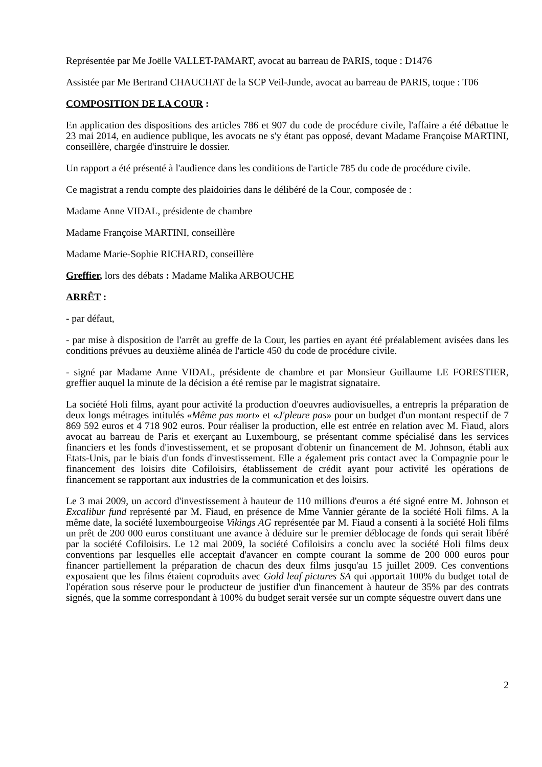Représentée par Me Joëlle VALLET-PAMART, avocat au barreau de PARIS, toque : D1476
Assistée par Me Bertrand CHAUCHAT de la SCP Veil-Junde, avocat au barreau de PARIS, toque : T06
COMPOSITION DE LA COUR :
En application des dispositions des articles 786 et 907 du code de procédure civile, l'affaire a été débattue le 23 mai 2014, en audience publique, les avocats ne s'y étant pas opposé, devant Madame Françoise MARTINI, conseillère, chargée d'instruire le dossier.
Un rapport a été présenté à l'audience dans les conditions de l'article 785 du code de procédure civile.
Ce magistrat a rendu compte des plaidoiries dans le délibéré de la Cour, composée de :
Madame Anne VIDAL, présidente de chambre
Madame Françoise MARTINI, conseillère
Madame Marie-Sophie RICHARD, conseillère
Greffier, lors des débats : Madame Malika ARBOUCHE
ARRÊT :
- par défaut,
- par mise à disposition de l'arrêt au greffe de la Cour, les parties en ayant été préalablement avisées dans les conditions prévues au deuxième alinéa de l'article 450 du code de procédure civile.
- signé par Madame Anne VIDAL, présidente de chambre et par Monsieur Guillaume LE FORESTIER, greffier auquel la minute de la décision a été remise par le magistrat signataire.
La société Holi films, ayant pour activité la production d'oeuvres audiovisuelles, a entrepris la préparation de deux longs métrages intitulés «Même pas mort» et «J'pleure pas» pour un budget d'un montant respectif de 7 869 592 euros et 4 718 902 euros. Pour réaliser la production, elle est entrée en relation avec M. Fiaud, alors avocat au barreau de Paris et exerçant au Luxembourg, se présentant comme spécialisé dans les services financiers et les fonds d'investissement, et se proposant d'obtenir un financement de M. Johnson, établi aux Etats-Unis, par le biais d'un fonds d'investissement. Elle a également pris contact avec la Compagnie pour le financement des loisirs dite Cofiloisirs, établissement de crédit ayant pour activité les opérations de financement se rapportant aux industries de la communication et des loisirs.
Le 3 mai 2009, un accord d'investissement à hauteur de 110 millions d'euros a été signé entre M. Johnson et Excalibur fund représenté par M. Fiaud, en présence de Mme Vannier gérante de la société Holi films. A la même date, la société luxembourgeoise Vikings AG représentée par M. Fiaud a consenti à la société Holi films un prêt de 200 000 euros constituant une avance à déduire sur le premier déblocage de fonds qui serait libéré par la société Cofiloisirs. Le 12 mai 2009, la société Cofiloisirs a conclu avec la société Holi films deux conventions par lesquelles elle acceptait d'avancer en compte courant la somme de 200 000 euros pour financer partiellement la préparation de chacun des deux films jusqu'au 15 juillet 2009. Ces conventions exposaient que les films étaient coproduits avec Gold leaf pictures SA qui apportait 100% du budget total de l'opération sous réserve pour le producteur de justifier d'un financement à hauteur de 35% par des contrats signés, que la somme correspondant à 100% du budget serait versée sur un compte séquestre ouvert dans une
2